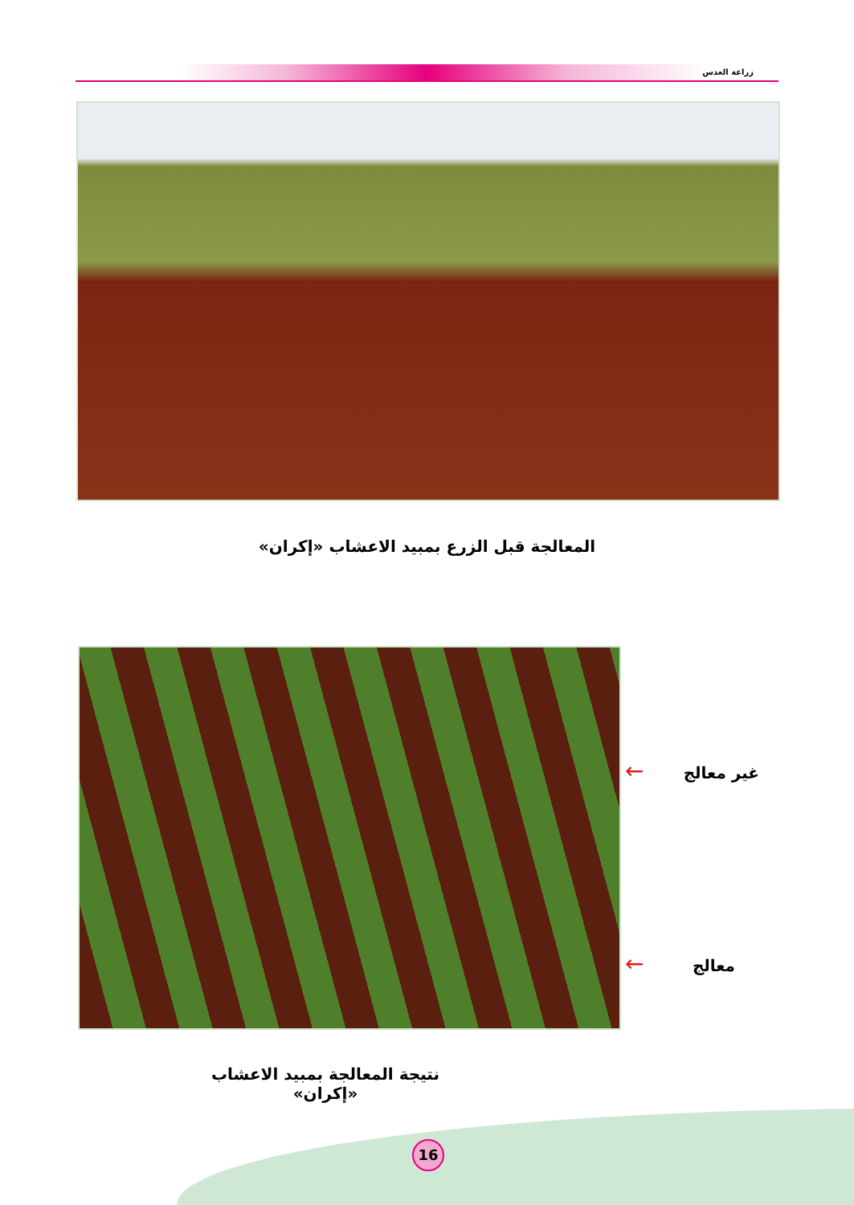زراعة العدس
المعالجة قبل الزرع بمبيد الاعشاب «إكران»
غير معالج ←
معالج ←
نتيجة المعالجة بمبيد الاعشاب «إكران»
16